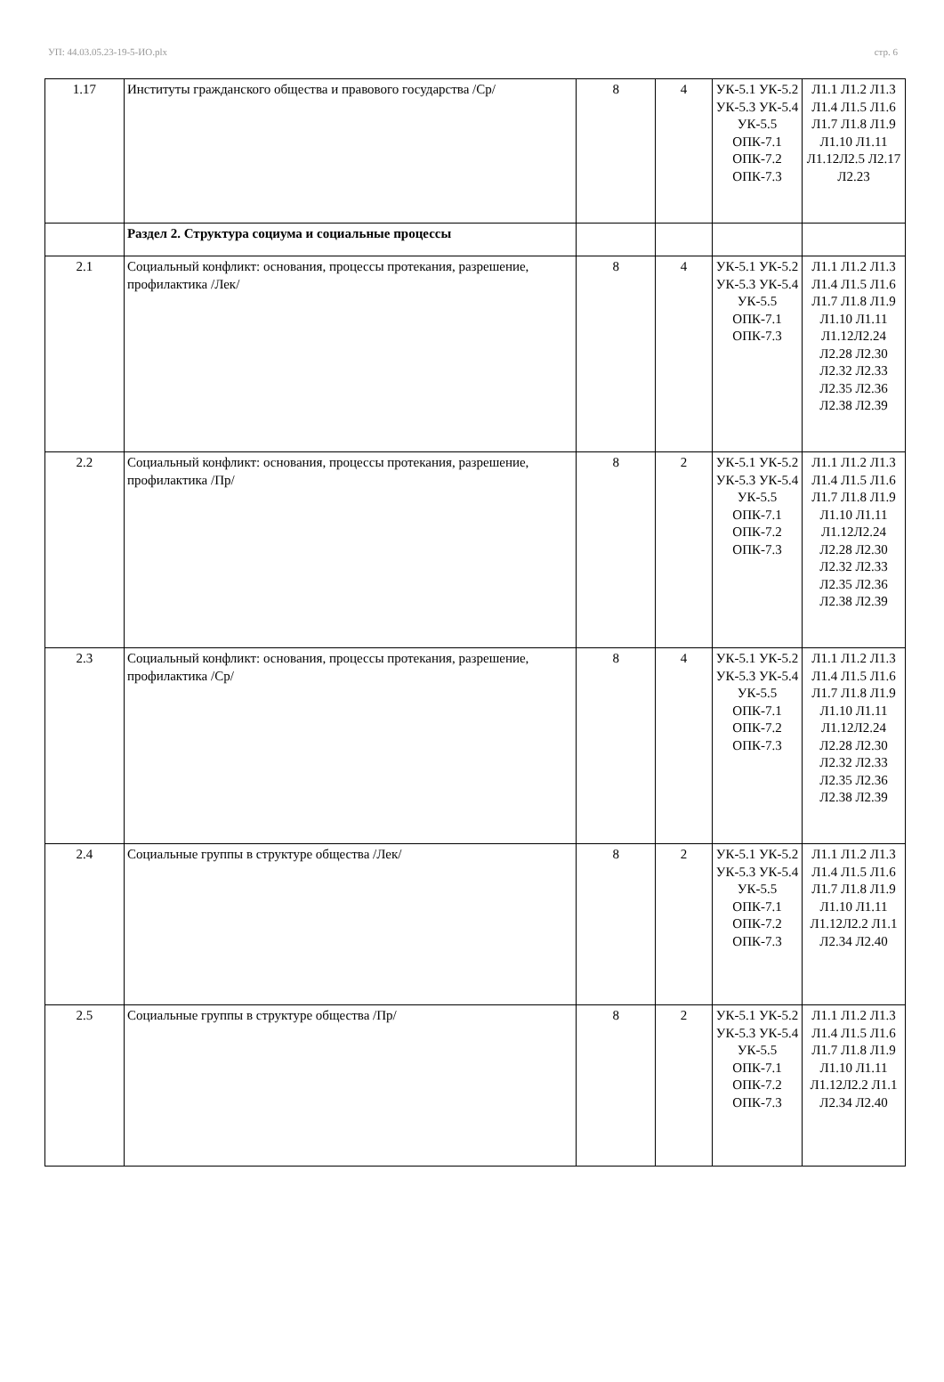УП: 44.03.05.23-19-5-ИО.plx стр. 6
| 1.17 | Институты гражданского общества и правового государства /Ср/ | 8 | 4 | УК-5.1 УК-5.2 УК-5.3 УК-5.4 УК-5.5 ОПК-7.1 ОПК-7.2 ОПК-7.3 | Л1.1 Л1.2 Л1.3 Л1.4 Л1.5 Л1.6 Л1.7 Л1.8 Л1.9 Л1.10 Л1.11 Л1.12Л2.5 Л2.17 Л2.23 |
| | Раздел 2. Структура социума и социальные процессы | | | | |
| 2.1 | Социальный конфликт: основания, процессы протекания, разрешение, профилактика /Лек/ | 8 | 4 | УК-5.1 УК-5.2 УК-5.3 УК-5.4 УК-5.5 ОПК-7.1 ОПК-7.3 | Л1.1 Л1.2 Л1.3 Л1.4 Л1.5 Л1.6 Л1.7 Л1.8 Л1.9 Л1.10 Л1.11 Л1.12Л2.24 Л2.28 Л2.30 Л2.32 Л2.33 Л2.35 Л2.36 Л2.38 Л2.39 |
| 2.2 | Социальный конфликт: основания, процессы протекания, разрешение, профилактика /Пр/ | 8 | 2 | УК-5.1 УК-5.2 УК-5.3 УК-5.4 УК-5.5 ОПК-7.1 ОПК-7.2 ОПК-7.3 | Л1.1 Л1.2 Л1.3 Л1.4 Л1.5 Л1.6 Л1.7 Л1.8 Л1.9 Л1.10 Л1.11 Л1.12Л2.24 Л2.28 Л2.30 Л2.32 Л2.33 Л2.35 Л2.36 Л2.38 Л2.39 |
| 2.3 | Социальный конфликт: основания, процессы протекания, разрешение, профилактика /Ср/ | 8 | 4 | УК-5.1 УК-5.2 УК-5.3 УК-5.4 УК-5.5 ОПК-7.1 ОПК-7.2 ОПК-7.3 | Л1.1 Л1.2 Л1.3 Л1.4 Л1.5 Л1.6 Л1.7 Л1.8 Л1.9 Л1.10 Л1.11 Л1.12Л2.24 Л2.28 Л2.30 Л2.32 Л2.33 Л2.35 Л2.36 Л2.38 Л2.39 |
| 2.4 | Социальные группы в структуре общества /Лек/ | 8 | 2 | УК-5.1 УК-5.2 УК-5.3 УК-5.4 УК-5.5 ОПК-7.1 ОПК-7.2 ОПК-7.3 | Л1.1 Л1.2 Л1.3 Л1.4 Л1.5 Л1.6 Л1.7 Л1.8 Л1.9 Л1.10 Л1.11 Л1.12Л2.2 Л1.1 Л2.34 Л2.40 |
| 2.5 | Социальные группы в структуре общества /Пр/ | 8 | 2 | УК-5.1 УК-5.2 УК-5.3 УК-5.4 УК-5.5 ОПК-7.1 ОПК-7.2 ОПК-7.3 | Л1.1 Л1.2 Л1.3 Л1.4 Л1.5 Л1.6 Л1.7 Л1.8 Л1.9 Л1.10 Л1.11 Л1.12Л2.2 Л1.1 Л2.34 Л2.40 |